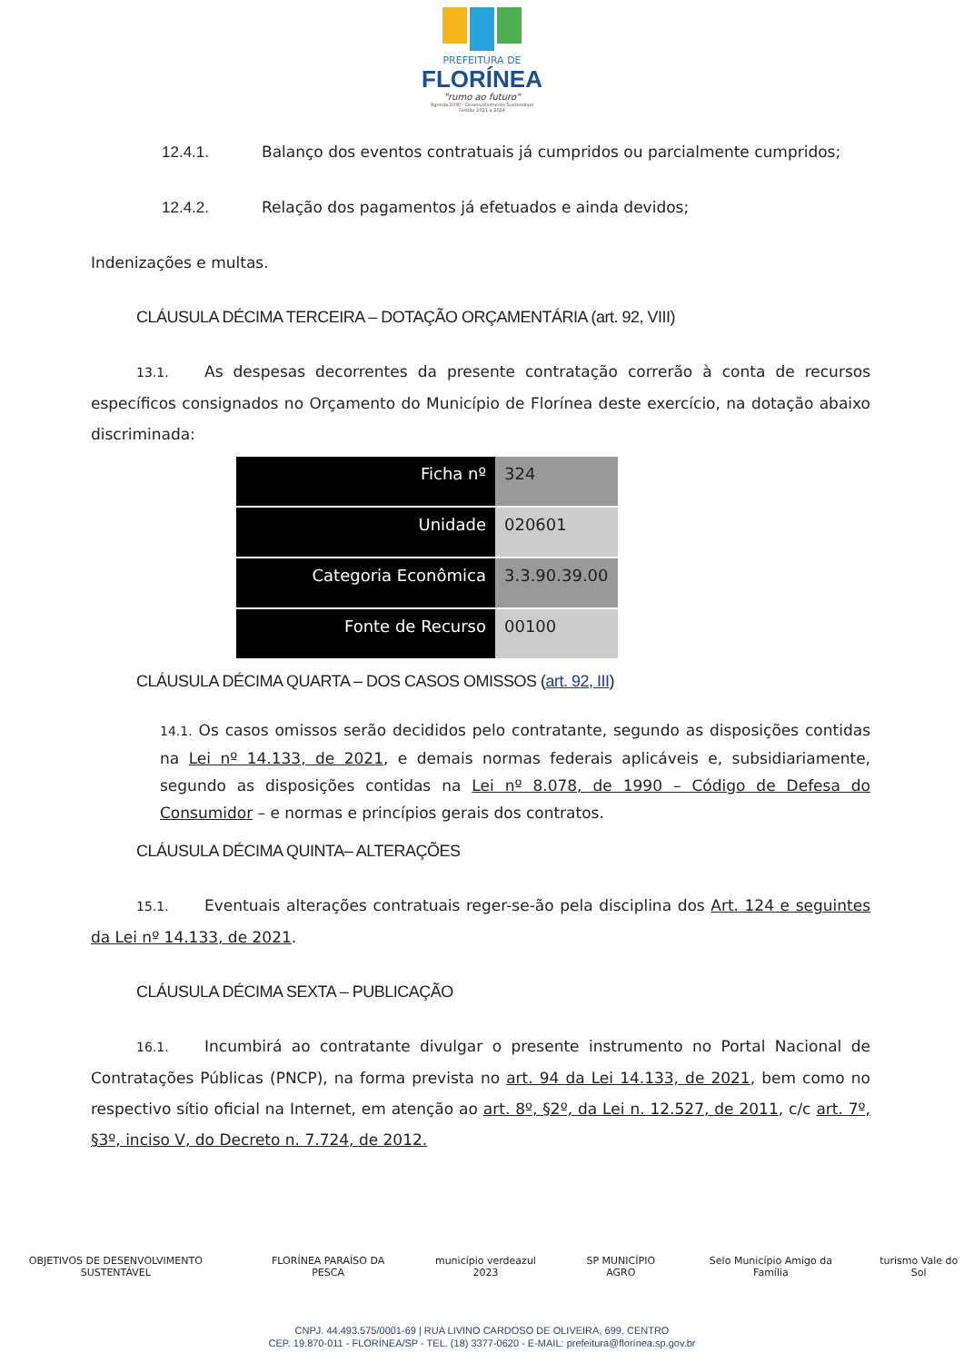PREFEITURA DE
FLORÍNEA
"rumo ao futuro"
Agenda 2030 - Desenvolvimento Sustentável
Gestão 2021 à 2024
12.4.1. Balanço dos eventos contratuais já cumpridos ou parcialmente cumpridos;
12.4.2. Relação dos pagamentos já efetuados e ainda devidos;
Indenizações e multas.
CLÁUSULA DÉCIMA TERCEIRA – DOTAÇÃO ORÇAMENTÁRIA (art. 92, VIII)
13.1. As despesas decorrentes da presente contratação correrão à conta de recursos específicos consignados no Orçamento do Município de Florínea deste exercício, na dotação abaixo discriminada:
| Ficha nº | 324 |
| Unidade | 020601 |
| Categoria Econômica | 3.3.90.39.00 |
| Fonte de Recurso | 00100 |
CLÁUSULA DÉCIMA QUARTA – DOS CASOS OMISSOS (art. 92, III)
14.1. Os casos omissos serão decididos pelo contratante, segundo as disposições contidas na Lei nº 14.133, de 2021, e demais normas federais aplicáveis e, subsidiariamente, segundo as disposições contidas na Lei nº 8.078, de 1990 – Código de Defesa do Consumidor – e normas e princípios gerais dos contratos.
CLÁUSULA DÉCIMA QUINTA– ALTERAÇÕES
15.1. Eventuais alterações contratuais reger-se-ão pela disciplina dos Art. 124 e seguintes da Lei nº 14.133, de 2021.
CLÁUSULA DÉCIMA SEXTA – PUBLICAÇÃO
16.1. Incumbirá ao contratante divulgar o presente instrumento no Portal Nacional de Contratações Públicas (PNCP), na forma prevista no art. 94 da Lei 14.133, de 2021, bem como no respectivo sítio oficial na Internet, em atenção ao art. 8º, §2º, da Lei n. 12.527, de 2011, c/c art. 7º, §3º, inciso V, do Decreto n. 7.724, de 2012.
OBJETIVOS DE DESENVOLVIMENTO SUSTENTÁVEL FLORÍNEA PARAÍSO DA PESCA município verdeazul 2023 SP MUNICÍPIO AGRO Selo Município Amigo da Família turismo Vale do Sol
CNPJ. 44.493.575/0001-69 | RUA LIVINO CARDOSO DE OLIVEIRA, 699, CENTRO
CEP. 19.870-011 - FLORÍNEA/SP - TEL. (18) 3377-0620 - E-MAIL: prefeitura@florínea.sp.gov.br